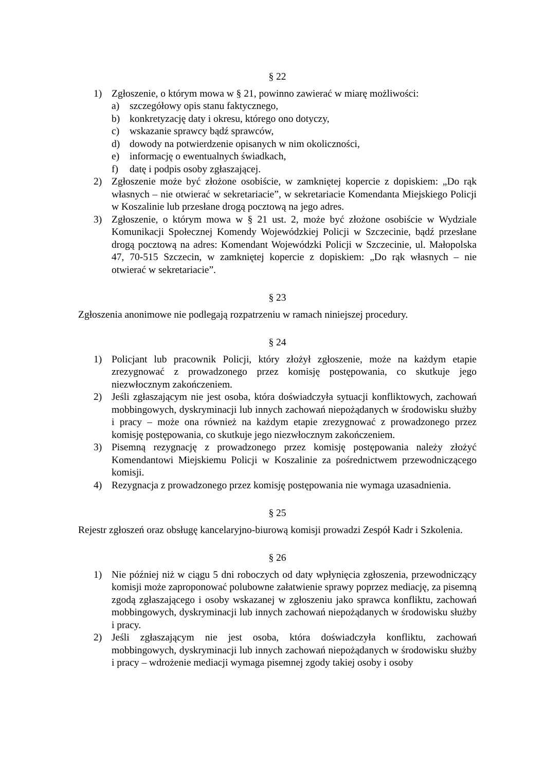§ 22
1) Zgłoszenie, o którym mowa w § 21, powinno zawierać w miarę możliwości:
a) szczegółowy opis stanu faktycznego,
b) konkretyzację daty i okresu, którego ono dotyczy,
c) wskazanie sprawcy bądź sprawców,
d) dowody na potwierdzenie opisanych w nim okoliczności,
e) informację o ewentualnych świadkach,
f) datę i podpis osoby zgłaszającej.
2) Zgłoszenie może być złożone osobiście, w zamkniętej kopercie z dopiskiem: „Do rąk własnych – nie otwierać w sekretariacie”, w sekretariacie Komendanta Miejskiego Policji w Koszalinie lub przesłane drogą pocztową na jego adres.
3) Zgłoszenie, o którym mowa w § 21 ust. 2, może być złożone osobiście w Wydziale Komunikacji Społecznej Komendy Wojewódzkiej Policji w Szczecinie, bądź przesłane drogą pocztową na adres: Komendant Wojewódzki Policji w Szczecinie, ul. Małopolska 47, 70-515 Szczecin, w zamkniętej kopercie z dopiskiem: „Do rąk własnych – nie otwierać w sekretariacie”.
§ 23
Zgłoszenia anonimowe nie podlegają rozpatrzeniu w ramach niniejszej procedury.
§ 24
1) Policjant lub pracownik Policji, który złożył zgłoszenie, może na każdym etapie zrezygnować z prowadzonego przez komisję postępowania, co skutkuje jego niezwłocznym zakończeniem.
2) Jeśli zgłaszającym nie jest osoba, która doświadczyła sytuacji konfliktowych, zachowań mobbingowych, dyskryminacji lub innych zachowań niepożądanych w środowisku służby i pracy – może ona również na każdym etapie zrezygnować z prowadzonego przez komisję postępowania, co skutkuje jego niezwłocznym zakończeniem.
3) Pisemną rezygnację z prowadzonego przez komisję postępowania należy złożyć Komendantowi Miejskiemu Policji w Koszalinie za pośrednictwem przewodniczącego komisji.
4) Rezygnacja z prowadzonego przez komisję postępowania nie wymaga uzasadnienia.
§ 25
Rejestr zgłoszeń oraz obsługę kancelaryjno-biurową komisji prowadzi Zespół Kadr i Szkolenia.
§ 26
1) Nie później niż w ciągu 5 dni roboczych od daty wpłynięcia zgłoszenia, przewodniczący komisji może zaproponować polubowne załatwienie sprawy poprzez mediację, za pisemną zgodą zgłaszającego i osoby wskazanej w zgłoszeniu jako sprawca konfliktu, zachowań mobbingowych, dyskryminacji lub innych zachowań niepożądanych w środowisku służby i pracy.
2) Jeśli zgłaszającym nie jest osoba, która doświadczyła konfliktu, zachowań mobbingowych, dyskryminacji lub innych zachowań niepożądanych w środowisku służby i pracy – wdrożenie mediacji wymaga pisemnej zgody takiej osoby i osoby